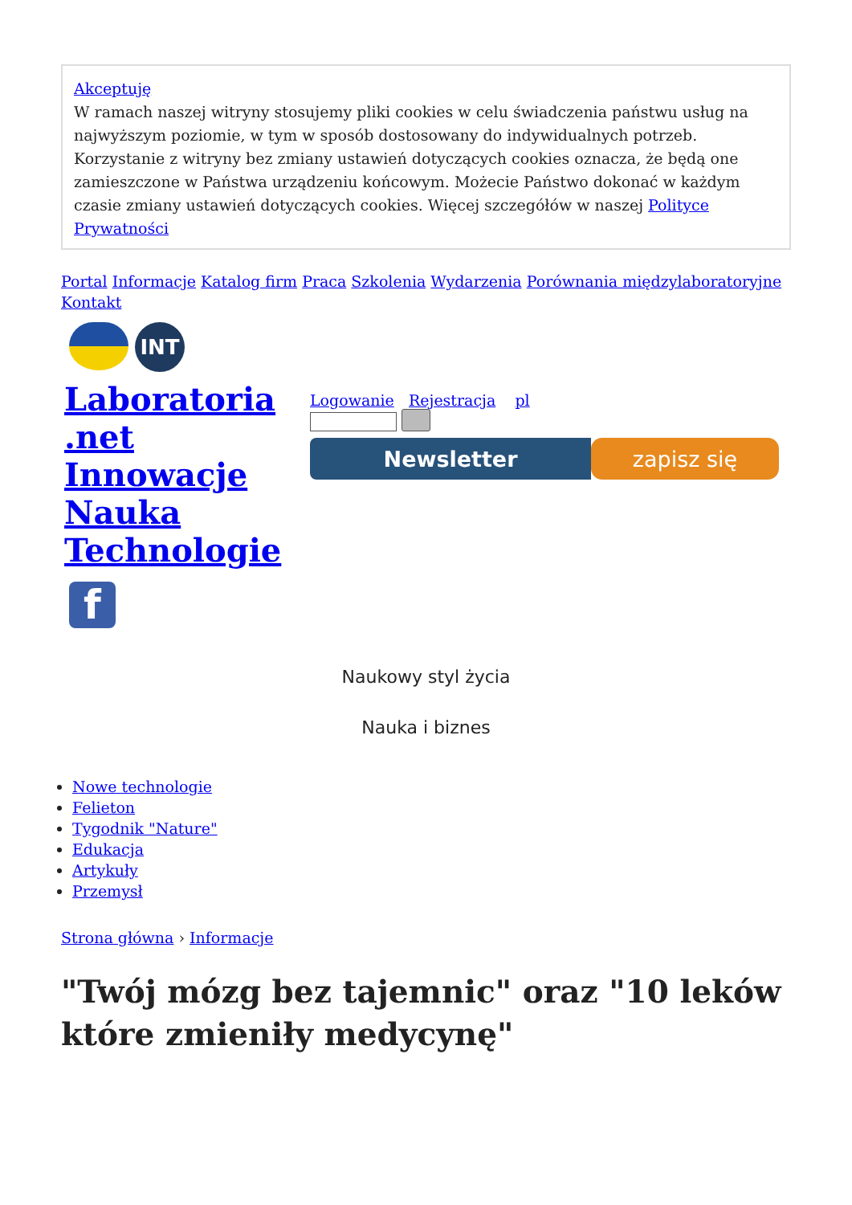Akceptuję
W ramach naszej witryny stosujemy pliki cookies w celu świadczenia państwu usług na najwyższym poziomie, w tym w sposób dostosowany do indywidualnych potrzeb. Korzystanie z witryny bez zmiany ustawień dotyczących cookies oznacza, że będą one zamieszczone w Państwa urządzeniu końcowym. Możecie Państwo dokonać w każdym czasie zmiany ustawień dotyczących cookies. Więcej szczegółów w naszej Polityce Prywatności
Portal Informacje Katalog firm Praca Szkolenia Wydarzenia Porównania międzylaboratoryjne
Kontakt
INT
Laboratoria .net Innowacje Nauka Technologie
f
Logowanie Rejestracja pl
Newsletter zapisz się
Naukowy styl życia
Nauka i biznes
Nowe technologie
Felieton
Tygodnik "Nature"
Edukacja
Artykuły
Przemysł
Strona główna › Informacje
"Twój mózg bez tajemnic" oraz "10 leków które zmieniły medycynę"